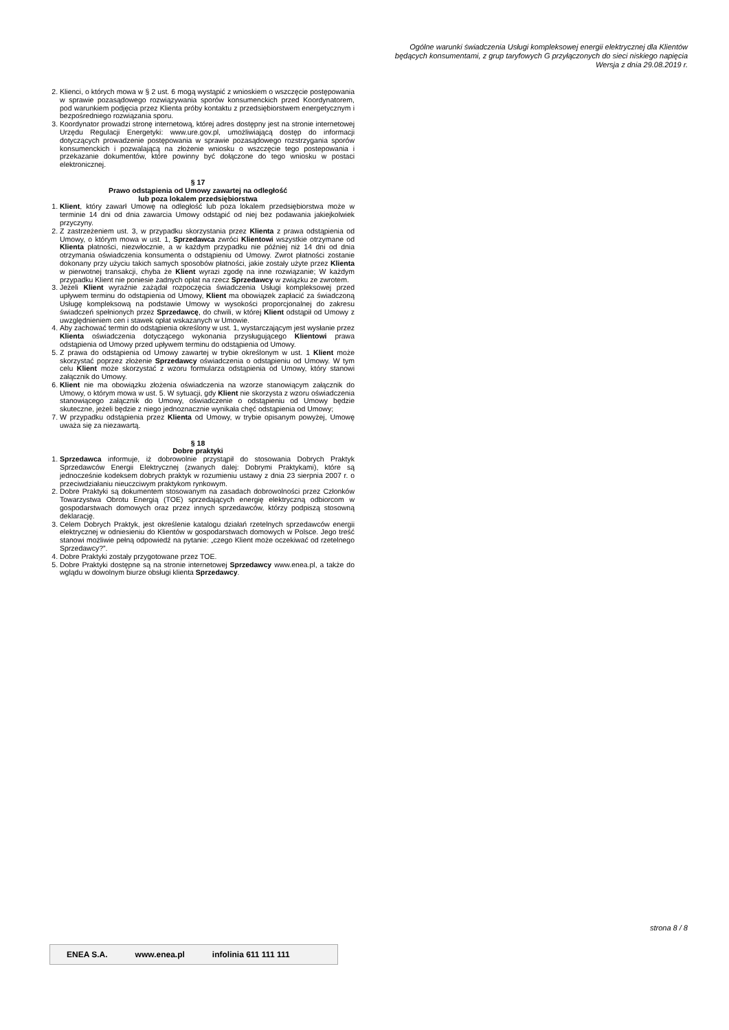Ogólne warunki świadczenia Usługi kompleksowej energii elektrycznej dla Klientów
będących konsumentami, z grup taryfowych G przyłączonych do sieci niskiego napięcia
Wersja z dnia 29.08.2019 r.
2. Klienci, o których mowa w § 2 ust. 6 mogą wystąpić z wnioskiem o wszczęcie postępowania w sprawie pozasądowego rozwiązywania sporów konsumenckich przed Koordynatorem, pod warunkiem podjęcia przez Klienta próby kontaktu z przedsiębiorstwem energetycznym i bezpośredniego rozwiązania sporu.
3. Koordynator prowadzi stronę internetową, której adres dostępny jest na stronie internetowej Urzędu Regulacji Energetyki: www.ure.gov.pl, umożliwiającą dostęp do informacji dotyczących prowadzenie postępowania w sprawie pozasądowego rozstrzygania sporów konsumenckich i pozwalającą na złożenie wniosku o wszczęcie tego postepowania i przekazanie dokumentów, które powinny być dołączone do tego wniosku w postaci elektronicznej.
§ 17
Prawo odstąpienia od Umowy zawartej na odległość
lub poza lokalem przedsiębiorstwa
1. Klient, który zawarł Umowę na odległość lub poza lokalem przedsiębiorstwa może w terminie 14 dni od dnia zawarcia Umowy odstąpić od niej bez podawania jakiejkolwiek przyczyny.
2. Z zastrzeżeniem ust. 3, w przypadku skorzystania przez Klienta z prawa odstąpienia od Umowy, o którym mowa w ust. 1, Sprzedawca zwróci Klientowi wszystkie otrzymane od Klienta płatności, niezwłocznie, a w każdym przypadku nie później niż 14 dni od dnia otrzymania oświadczenia konsumenta o odstąpieniu od Umowy. Zwrot płatności zostanie dokonany przy użyciu takich samych sposobów płatności, jakie zostały użyte przez Klienta w pierwotnej transakcji, chyba że Klient wyrazi zgodę na inne rozwiązanie; W każdym przypadku Klient nie poniesie żadnych opłat na rzecz Sprzedawcy w związku ze zwrotem.
3. Jeżeli Klient wyraźnie zażądał rozpoczęcia świadczenia Usługi kompleksowej przed upływem terminu do odstąpienia od Umowy, Klient ma obowiązek zapłacić za świadczoną Usługę kompleksową na podstawie Umowy w wysokości proporcjonalnej do zakresu świadczeń spełnionych przez Sprzedawcę, do chwili, w której Klient odstąpił od Umowy z uwzględnieniem cen i stawek opłat wskazanych w Umowie.
4. Aby zachować termin do odstąpienia określony w ust. 1, wystarczającym jest wysłanie przez Klienta oświadczenia dotyczącego wykonania przysługującego Klientowi prawa odstąpienia od Umowy przed upływem terminu do odstąpienia od Umowy.
5. Z prawa do odstąpienia od Umowy zawartej w trybie określonym w ust. 1 Klient może skorzystać poprzez złożenie Sprzedawcy oświadczenia o odstąpieniu od Umowy. W tym celu Klient może skorzystać z wzoru formularza odstąpienia od Umowy, który stanowi załącznik do Umowy.
6. Klient nie ma obowiązku złożenia oświadczenia na wzorze stanowiącym załącznik do Umowy, o którym mowa w ust. 5. W sytuacji, gdy Klient nie skorzysta z wzoru oświadczenia stanowiącego załącznik do Umowy, oświadczenie o odstąpieniu od Umowy będzie skuteczne, jeżeli będzie z niego jednoznacznie wynikała chęć odstąpienia od Umowy;
7. W przypadku odstąpienia przez Klienta od Umowy, w trybie opisanym powyżej, Umowę uważa się za niezawartą.
§ 18
Dobre praktyki
1. Sprzedawca informuje, iż dobrowolnie przystąpił do stosowania Dobrych Praktyk Sprzedawców Energii Elektrycznej (zwanych dalej: Dobrymi Praktykami), które są jednocześnie kodeksem dobrych praktyk w rozumieniu ustawy z dnia 23 sierpnia 2007 r. o przeciwdziałaniu nieuczciwym praktykom rynkowym.
2. Dobre Praktyki są dokumentem stosowanym na zasadach dobrowolności przez Członków Towarzystwa Obrotu Energią (TOE) sprzedających energię elektryczną odbiorcom w gospodarstwach domowych oraz przez innych sprzedawców, którzy podpiszą stosowną deklarację.
3. Celem Dobrych Praktyk, jest określenie katalogu działań rzetelnych sprzedawców energii elektrycznej w odniesieniu do Klientów w gospodarstwach domowych w Polsce. Jego treść stanowi możliwie pełną odpowiedź na pytanie: „czego Klient może oczekiwać od rzetelnego Sprzedawcy?”.
4. Dobre Praktyki zostały przygotowane przez TOE.
5. Dobre Praktyki dostępne są na stronie internetowej Sprzedawcy www.enea.pl, a także do wglądu w dowolnym biurze obsługi klienta Sprzedawcy.
strona 8 / 8
ENEA S.A. www.enea.pl infolinia 611 111 111